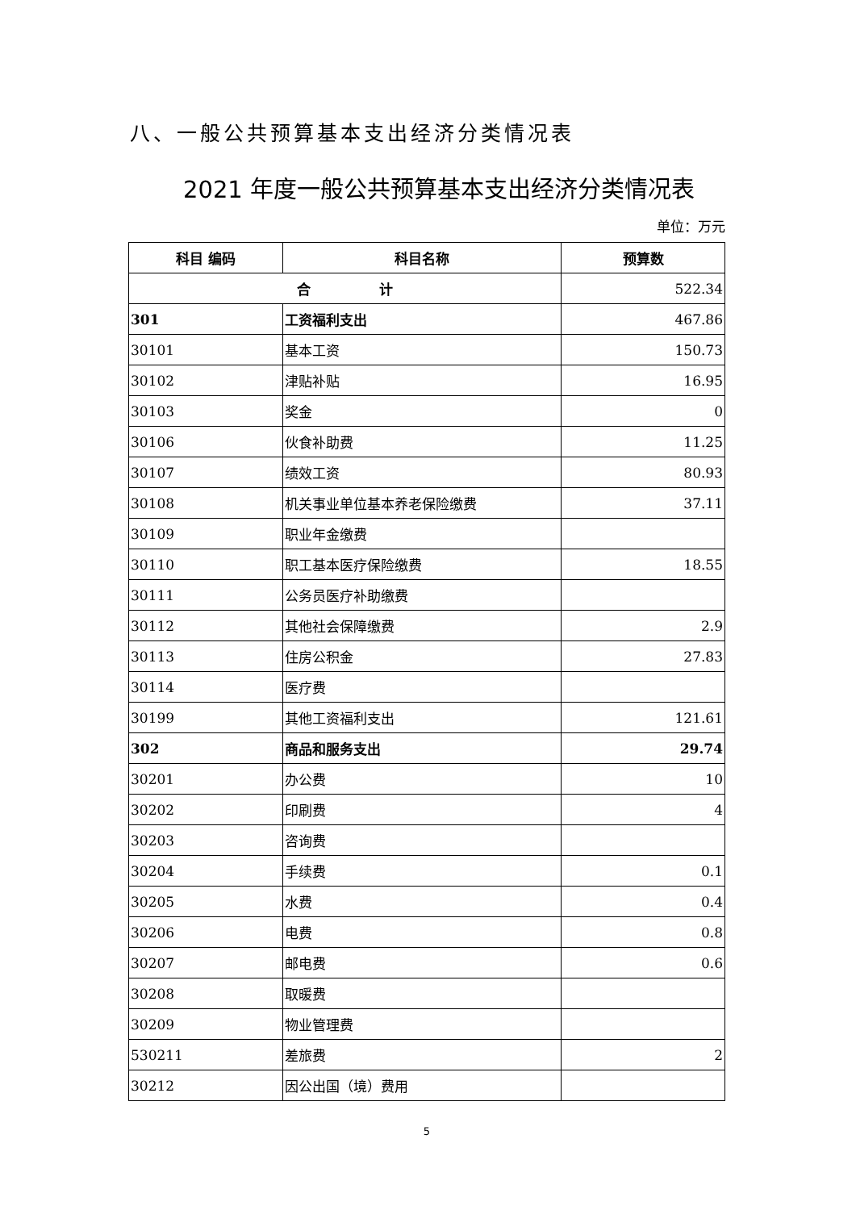八、一般公共预算基本支出经济分类情况表
2021 年度一般公共预算基本支出经济分类情况表
单位：万元
| 科目 编码 | 科目名称 | 预算数 |
| --- | --- | --- |
| 合 计 | | 522.34 |
| 301 | 工资福利支出 | 467.86 |
| 30101 | 基本工资 | 150.73 |
| 30102 | 津贴补贴 | 16.95 |
| 30103 | 奖金 | 0 |
| 30106 | 伙食补助费 | 11.25 |
| 30107 | 绩效工资 | 80.93 |
| 30108 | 机关事业单位基本养老保险缴费 | 37.11 |
| 30109 | 职业年金缴费 | |
| 30110 | 职工基本医疗保险缴费 | 18.55 |
| 30111 | 公务员医疗补助缴费 | |
| 30112 | 其他社会保障缴费 | 2.9 |
| 30113 | 住房公积金 | 27.83 |
| 30114 | 医疗费 | |
| 30199 | 其他工资福利支出 | 121.61 |
| 302 | 商品和服务支出 | 29.74 |
| 30201 | 办公费 | 10 |
| 30202 | 印刷费 | 4 |
| 30203 | 咨询费 | |
| 30204 | 手续费 | 0.1 |
| 30205 | 水费 | 0.4 |
| 30206 | 电费 | 0.8 |
| 30207 | 邮电费 | 0.6 |
| 30208 | 取暖费 | |
| 30209 | 物业管理费 | |
| 530211 | 差旅费 | 2 |
| 30212 | 因公出国（境）费用 | |
5